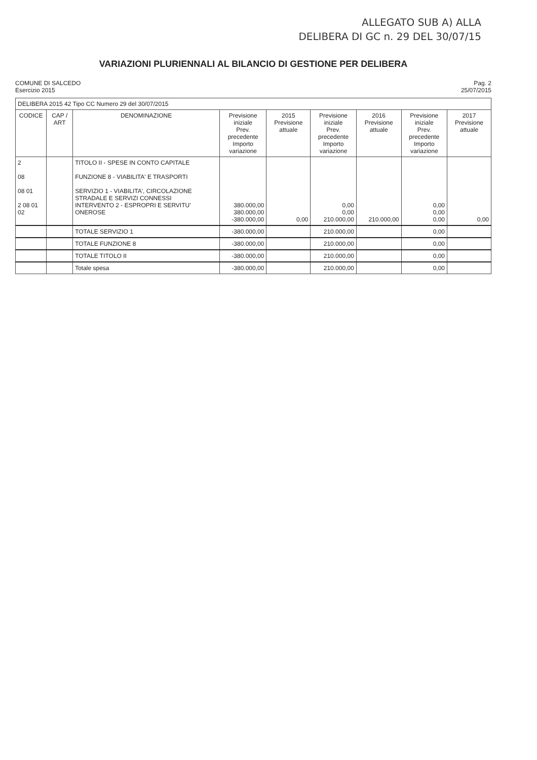ALLEGATO SUB A) ALLA
DELIBERA DI GC n. 29 DEL 30/07/15
VARIAZIONI PLURIENNALI AL BILANCIO DI GESTIONE PER DELIBERA
COMUNE DI SALCEDO
Esercizio 2015
Pag. 2
25/07/2015
| DELIBERA 2015 42 Tipo CC Numero 29 del 30/07/2015 | | | | | | | | |
| CODICE | CAP / ART | DENOMINAZIONE | Previsione iniziale Prev. precedente Importo variazione | 2015 Previsione attuale | Previsione iniziale Prev. precedente Importo variazione | 2016 Previsione attuale | Previsione iniziale Prev. precedente Importo variazione | 2017 Previsione attuale |
| 2 08 08 01 2 08 01 02 | | TITOLO II - SPESE IN CONTO CAPITALE FUNZIONE 8 - VIABILITA' E TRASPORTI SERVIZIO 1 - VIABILITA', CIRCOLAZIONE STRADALE E SERVIZI CONNESSI INTERVENTO 2 - ESPROPRI E SERVITU' ONEROSE | 380.000,00 380.000,00 -380.000,00 | 0,00 | 0,00 0,00 210.000,00 | 210.000,00 | 0,00 0,00 0,00 | 0,00 |
| | | TOTALE SERVIZIO 1 | -380.000,00 | | 210.000,00 | | 0,00 | |
| | | TOTALE FUNZIONE 8 | -380.000,00 | | 210.000,00 | | 0,00 | |
| | | TOTALE TITOLO II | -380.000,00 | | 210.000,00 | | 0,00 | |
| | | Totale spesa | -380.000,00 | | 210.000,00 | | 0,00 | |